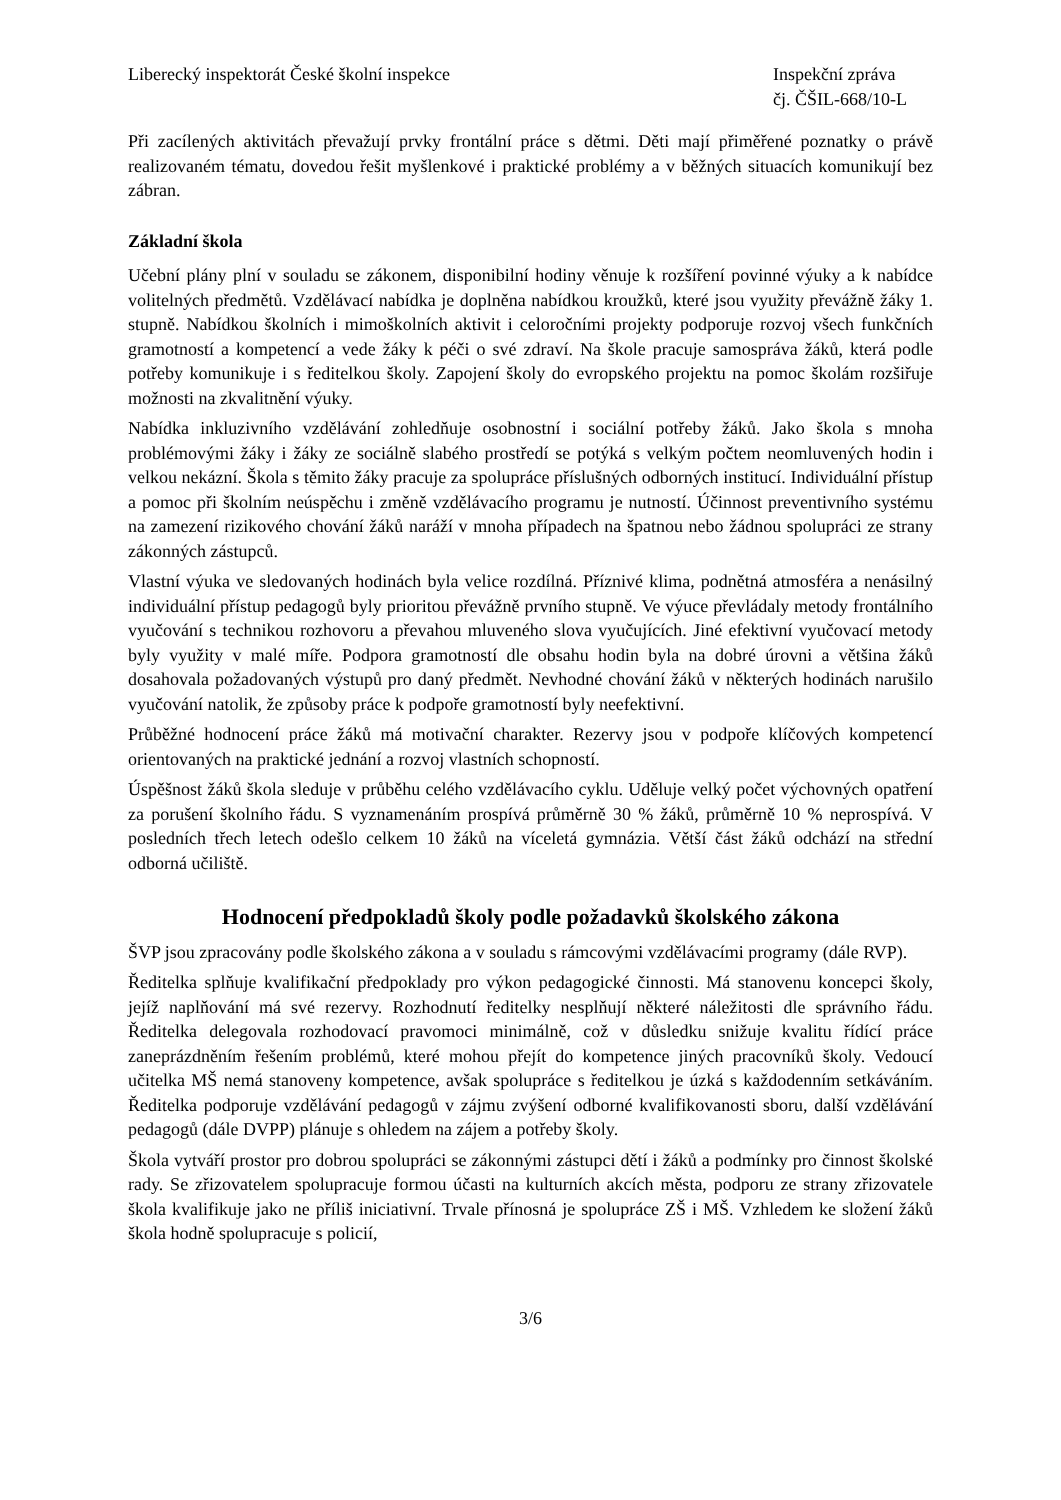Liberecký inspektorát České školní inspekce
Inspekční zpráva
čj. ČŠIL-668/10-L
Při zacílených aktivitách převažují prvky frontální práce s dětmi. Děti mají přiměřené poznatky o právě realizovaném tématu, dovedou řešit myšlenkové i praktické problémy a v běžných situacích komunikují bez zábran.
Základní škola
Učební plány plní v souladu se zákonem, disponibilní hodiny věnuje k rozšíření povinné výuky a k nabídce volitelných předmětů. Vzdělávací nabídka je doplněna nabídkou kroužků, které jsou využity převážně žáky 1. stupně. Nabídkou školních i mimoškolních aktivit i celoročními projekty podporuje rozvoj všech funkčních gramotností a kompetencí a vede žáky k péči o své zdraví. Na škole pracuje samospráva žáků, která podle potřeby komunikuje i s ředitelkou školy. Zapojení školy do evropského projektu na pomoc školám rozšiřuje možnosti na zkvalitnění výuky.
Nabídka inkluzivního vzdělávání zohledňuje osobnostní i sociální potřeby žáků. Jako škola s mnoha problémovými žáky i žáky ze sociálně slabého prostředí se potýká s velkým počtem neomluvených hodin i velkou nekázní. Škola s těmito žáky pracuje za spolupráce příslušných odborných institucí. Individuální přístup a pomoc při školním neúspěchu i změně vzdělávacího programu je nutností. Účinnost preventivního systému na zamezení rizikového chování žáků naráží v mnoha případech na špatnou nebo žádnou spolupráci ze strany zákonných zástupců.
Vlastní výuka ve sledovaných hodinách byla velice rozdílná. Příznivé klima, podnětná atmosféra a nenásilný individuální přístup pedagogů byly prioritou převážně prvního stupně. Ve výuce převládaly metody frontálního vyučování s technikou rozhovoru a převahou mluveného slova vyučujících. Jiné efektivní vyučovací metody byly využity v malé míře. Podpora gramotností dle obsahu hodin byla na dobré úrovni a většina žáků dosahovala požadovaných výstupů pro daný předmět. Nevhodné chování žáků v některých hodinách narušilo vyučování natolik, že způsoby práce k podpoře gramotností byly neefektivní.
Průběžné hodnocení práce žáků má motivační charakter. Rezervy jsou v podpoře klíčových kompetencí orientovaných na praktické jednání a rozvoj vlastních schopností.
Úspěšnost žáků škola sleduje v průběhu celého vzdělávacího cyklu. Uděluje velký počet výchovných opatření za porušení školního řádu. S vyznamenáním prospívá průměrně 30 % žáků, průměrně 10 % neprospívá. V posledních třech letech odešlo celkem 10 žáků na víceletá gymnázia. Větší část žáků odchází na střední odborná učiliště.
Hodnocení předpokladů školy podle požadavků školského zákona
ŠVP jsou zpracovány podle školského zákona a v souladu s rámcovými vzdělávacími programy (dále RVP).
Ředitelka splňuje kvalifikační předpoklady pro výkon pedagogické činnosti. Má stanovenu koncepci školy, jejíž naplňování má své rezervy. Rozhodnutí ředitelky nesplňují některé náležitosti dle správního řádu. Ředitelka delegovala rozhodovací pravomoci minimálně, což v důsledku snižuje kvalitu řídící práce zaneprázdněním řešením problémů, které mohou přejít do kompetence jiných pracovníků školy. Vedoucí učitelka MŠ nemá stanoveny kompetence, avšak spolupráce s ředitelkou je úzká s každodenním setkáváním. Ředitelka podporuje vzdělávání pedagogů v zájmu zvýšení odborné kvalifikovanosti sboru, další vzdělávání pedagogů (dále DVPP) plánuje s ohledem na zájem a potřeby školy.
Škola vytváří prostor pro dobrou spolupráci se zákonnými zástupci dětí i žáků a podmínky pro činnost školské rady. Se zřizovatelem spolupracuje formou účasti na kulturních akcích města, podporu ze strany zřizovatele škola kvalifikuje jako ne příliš iniciativní. Trvale přínosná je spolupráce ZŠ i MŠ. Vzhledem ke složení žáků škola hodně spolupracuje s policií,
3/6